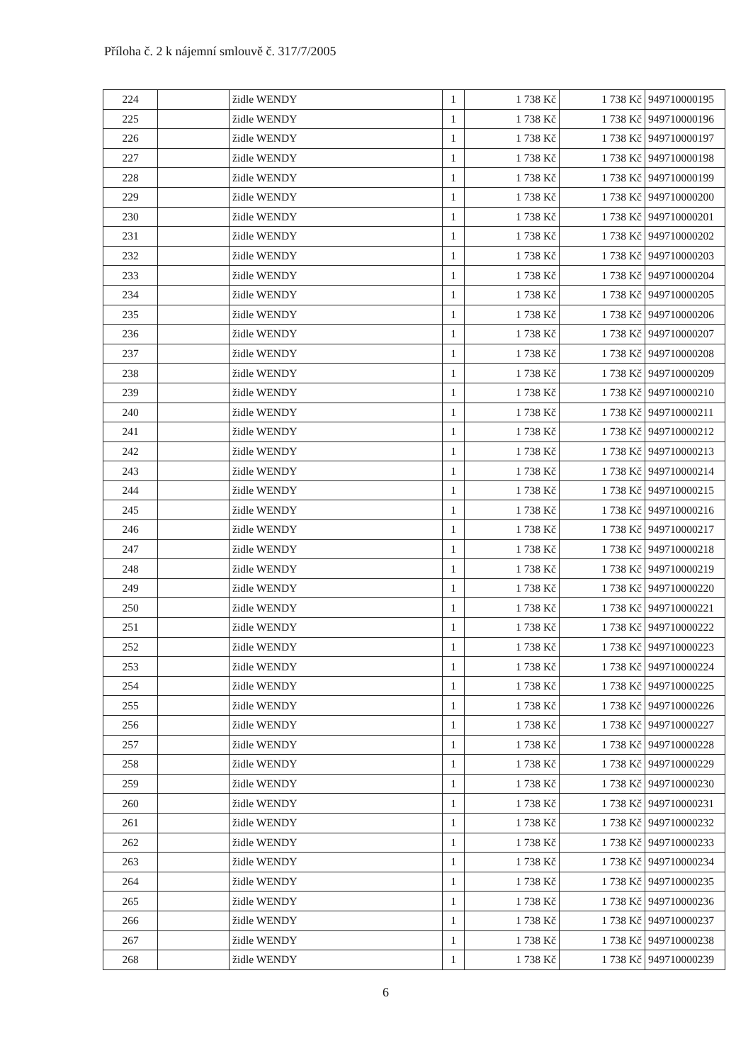Příloha č. 2 k nájemní smlouvě č. 317/7/2005
| 224 | | židle WENDY | 1 | 1 738 Kč | 1 738 Kč | 949710000195 |
| 225 | | židle WENDY | 1 | 1 738 Kč | 1 738 Kč | 949710000196 |
| 226 | | židle WENDY | 1 | 1 738 Kč | 1 738 Kč | 949710000197 |
| 227 | | židle WENDY | 1 | 1 738 Kč | 1 738 Kč | 949710000198 |
| 228 | | židle WENDY | 1 | 1 738 Kč | 1 738 Kč | 949710000199 |
| 229 | | židle WENDY | 1 | 1 738 Kč | 1 738 Kč | 949710000200 |
| 230 | | židle WENDY | 1 | 1 738 Kč | 1 738 Kč | 949710000201 |
| 231 | | židle WENDY | 1 | 1 738 Kč | 1 738 Kč | 949710000202 |
| 232 | | židle WENDY | 1 | 1 738 Kč | 1 738 Kč | 949710000203 |
| 233 | | židle WENDY | 1 | 1 738 Kč | 1 738 Kč | 949710000204 |
| 234 | | židle WENDY | 1 | 1 738 Kč | 1 738 Kč | 949710000205 |
| 235 | | židle WENDY | 1 | 1 738 Kč | 1 738 Kč | 949710000206 |
| 236 | | židle WENDY | 1 | 1 738 Kč | 1 738 Kč | 949710000207 |
| 237 | | židle WENDY | 1 | 1 738 Kč | 1 738 Kč | 949710000208 |
| 238 | | židle WENDY | 1 | 1 738 Kč | 1 738 Kč | 949710000209 |
| 239 | | židle WENDY | 1 | 1 738 Kč | 1 738 Kč | 949710000210 |
| 240 | | židle WENDY | 1 | 1 738 Kč | 1 738 Kč | 949710000211 |
| 241 | | židle WENDY | 1 | 1 738 Kč | 1 738 Kč | 949710000212 |
| 242 | | židle WENDY | 1 | 1 738 Kč | 1 738 Kč | 949710000213 |
| 243 | | židle WENDY | 1 | 1 738 Kč | 1 738 Kč | 949710000214 |
| 244 | | židle WENDY | 1 | 1 738 Kč | 1 738 Kč | 949710000215 |
| 245 | | židle WENDY | 1 | 1 738 Kč | 1 738 Kč | 949710000216 |
| 246 | | židle WENDY | 1 | 1 738 Kč | 1 738 Kč | 949710000217 |
| 247 | | židle WENDY | 1 | 1 738 Kč | 1 738 Kč | 949710000218 |
| 248 | | židle WENDY | 1 | 1 738 Kč | 1 738 Kč | 949710000219 |
| 249 | | židle WENDY | 1 | 1 738 Kč | 1 738 Kč | 949710000220 |
| 250 | | židle WENDY | 1 | 1 738 Kč | 1 738 Kč | 949710000221 |
| 251 | | židle WENDY | 1 | 1 738 Kč | 1 738 Kč | 949710000222 |
| 252 | | židle WENDY | 1 | 1 738 Kč | 1 738 Kč | 949710000223 |
| 253 | | židle WENDY | 1 | 1 738 Kč | 1 738 Kč | 949710000224 |
| 254 | | židle WENDY | 1 | 1 738 Kč | 1 738 Kč | 949710000225 |
| 255 | | židle WENDY | 1 | 1 738 Kč | 1 738 Kč | 949710000226 |
| 256 | | židle WENDY | 1 | 1 738 Kč | 1 738 Kč | 949710000227 |
| 257 | | židle WENDY | 1 | 1 738 Kč | 1 738 Kč | 949710000228 |
| 258 | | židle WENDY | 1 | 1 738 Kč | 1 738 Kč | 949710000229 |
| 259 | | židle WENDY | 1 | 1 738 Kč | 1 738 Kč | 949710000230 |
| 260 | | židle WENDY | 1 | 1 738 Kč | 1 738 Kč | 949710000231 |
| 261 | | židle WENDY | 1 | 1 738 Kč | 1 738 Kč | 949710000232 |
| 262 | | židle WENDY | 1 | 1 738 Kč | 1 738 Kč | 949710000233 |
| 263 | | židle WENDY | 1 | 1 738 Kč | 1 738 Kč | 949710000234 |
| 264 | | židle WENDY | 1 | 1 738 Kč | 1 738 Kč | 949710000235 |
| 265 | | židle WENDY | 1 | 1 738 Kč | 1 738 Kč | 949710000236 |
| 266 | | židle WENDY | 1 | 1 738 Kč | 1 738 Kč | 949710000237 |
| 267 | | židle WENDY | 1 | 1 738 Kč | 1 738 Kč | 949710000238 |
| 268 | | židle WENDY | 1 | 1 738 Kč | 1 738 Kč | 949710000239 |
6